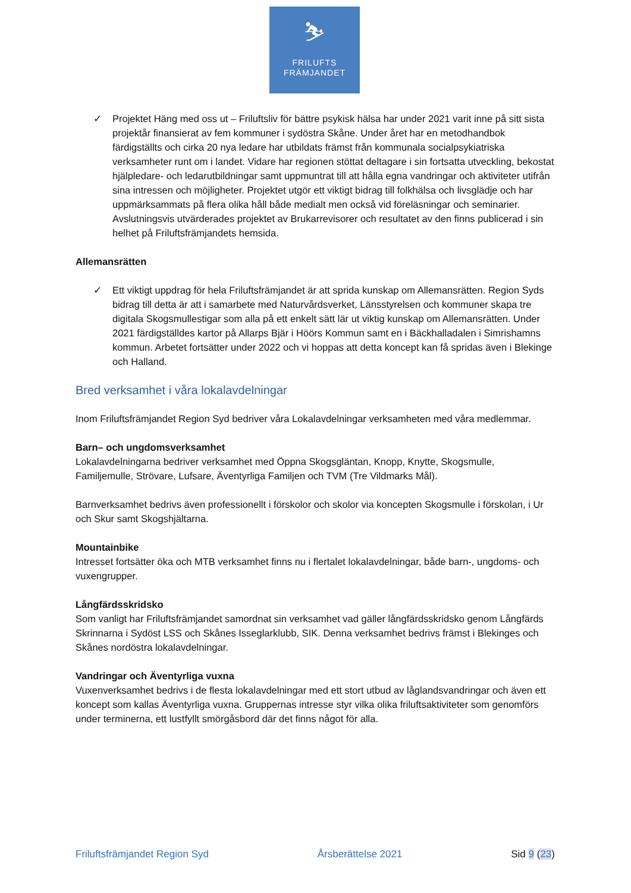⛷
FRILUFTS
FRÄMJANDET
✓ Projektet Häng med oss ut – Friluftsliv för bättre psykisk hälsa har under 2021 varit inne på sitt sista projektår finansierat av fem kommuner i sydöstra Skåne. Under året har en metodhandbok färdigställts och cirka 20 nya ledare har utbildats främst från kommunala socialpsykiatriska verksamheter runt om i landet. Vidare har regionen stöttat deltagare i sin fortsatta utveckling, bekostat hjälpledare- och ledarutbildningar samt uppmuntrat till att hålla egna vandringar och aktiviteter utifrån sina intressen och möjligheter. Projektet utgör ett viktigt bidrag till folkhälsa och livsglädje och har uppmärksammats på flera olika håll både medialt men också vid föreläsningar och seminarier. Avslutningsvis utvärderades projektet av Brukarrevisorer och resultatet av den finns publicerad i sin helhet på Friluftsfrämjandets hemsida.
Allemansrätten
✓ Ett viktigt uppdrag för hela Friluftsfrämjandet är att sprida kunskap om Allemansrätten. Region Syds bidrag till detta är att i samarbete med Naturvårdsverket, Länsstyrelsen och kommuner skapa tre digitala Skogsmullestigar som alla på ett enkelt sätt lär ut viktig kunskap om Allemansrätten. Under 2021 färdigställdes kartor på Allarps Bjär i Höörs Kommun samt en i Bäckhalladalen i Simrishamns kommun. Arbetet fortsätter under 2022 och vi hoppas att detta koncept kan få spridas även i Blekinge och Halland.
Bred verksamhet i våra lokalavdelningar
Inom Friluftsfrämjandet Region Syd bedriver våra Lokalavdelningar verksamheten med våra medlemmar.
Barn– och ungdomsverksamhet
Lokalavdelningarna bedriver verksamhet med Öppna Skogsgläntan, Knopp, Knytte, Skogsmulle, Familjemulle, Strövare, Lufsare, Äventyrliga Familjen och TVM (Tre Vildmarks Mål).
Barnverksamhet bedrivs även professionellt i förskolor och skolor via koncepten Skogsmulle i förskolan, i Ur och Skur samt Skogshjältarna.
Mountainbike
Intresset fortsätter öka och MTB verksamhet finns nu i flertalet lokalavdelningar, både barn-, ungdoms- och vuxengrupper.
Långfärdsskridsko
Som vanligt har Friluftsfrämjandet samordnat sin verksamhet vad gäller långfärdsskridsko genom Långfärds Skrinnarna i Sydöst LSS och Skånes Isseglarklubb, SIK. Denna verksamhet bedrivs främst i Blekinges och Skånes nordöstra lokalavdelningar.
Vandringar och Äventyrliga vuxna
Vuxenverksamhet bedrivs i de flesta lokalavdelningar med ett stort utbud av låglandsvandringar och även ett koncept som kallas Äventyrliga vuxna. Gruppernas intresse styr vilka olika friluftsaktiviteter som genomförs under terminerna, ett lustfyllt smörgåsbord där det finns något för alla.
Friluftsfrämjandet Region Syd Årsberättelse 2021 Sid 9 (23)